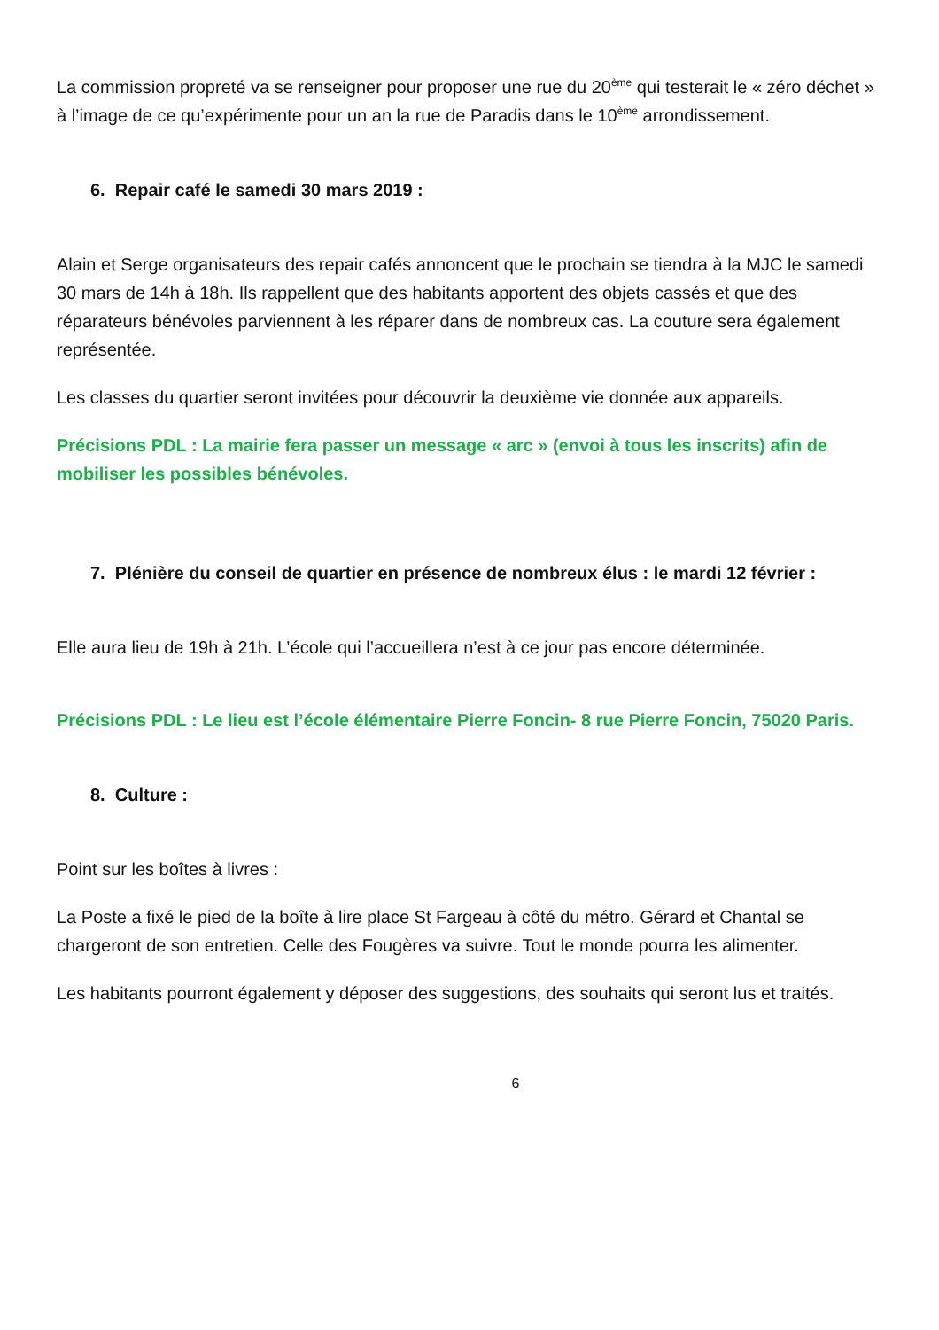La commission propreté va se renseigner pour proposer une rue du 20<sup>ème</sup> qui testerait le « zéro déchet » à l’image de ce qu’expérimente pour un an la rue de Paradis dans le 10<sup>ème</sup> arrondissement.
6. Repair café le samedi 30 mars 2019 :
Alain et Serge organisateurs des repair cafés annoncent que le prochain se tiendra à la MJC le samedi 30 mars de 14h à 18h. Ils rappellent que des habitants apportent des objets cassés et que des réparateurs bénévoles parviennent à les réparer dans de nombreux cas. La couture sera également représentée.
Les classes du quartier seront invitées pour découvrir la deuxième vie donnée aux appareils.
Précisions PDL : La mairie fera passer un message « arc » (envoi à tous les inscrits) afin de mobiliser les possibles bénévoles.
7. Plénière du conseil de quartier en présence de nombreux élus : le mardi 12 février :
Elle aura lieu de 19h à 21h. L’école qui l’accueillera n’est à ce jour pas encore déterminée.
Précisions PDL : Le lieu est l’école élémentaire Pierre Foncin- 8 rue Pierre Foncin, 75020 Paris.
8. Culture :
Point sur les boîtes à livres :
La Poste a fixé le pied de la boîte à lire place St Fargeau à côté du métro. Gérard et Chantal se chargeront de son entretien. Celle des Fougères va suivre. Tout le monde pourra les alimenter.
Les habitants pourront également y déposer des suggestions, des souhaits qui seront lus et traités.
6